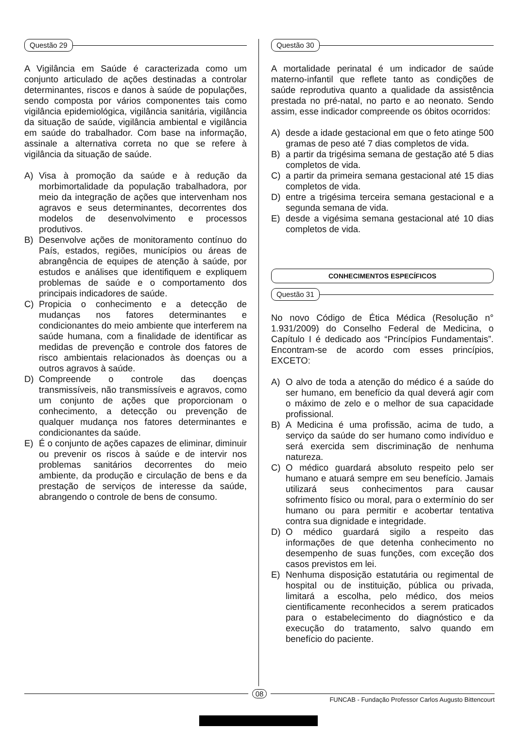Questão 29
A Vigilância em Saúde é caracterizada como um conjunto articulado de ações destinadas a controlar determinantes, riscos e danos à saúde de populações, sendo composta por vários componentes tais como vigilância epidemiológica, vigilância sanitária, vigilância da situação de saúde, vigilância ambiental e vigilância em saúde do trabalhador. Com base na informação, assinale a alternativa correta no que se refere à vigilância da situação de saúde.
A) Visa à promoção da saúde e à redução da morbimortalidade da população trabalhadora, por meio da integração de ações que intervenham nos agravos e seus determinantes, decorrentes dos modelos de desenvolvimento e processos produtivos.
B) Desenvolve ações de monitoramento contínuo do País, estados, regiões, municípios ou áreas de abrangência de equipes de atenção à saúde, por estudos e análises que identifiquem e expliquem problemas de saúde e o comportamento dos principais indicadores de saúde.
C) Propicia o conhecimento e a detecção de mudanças nos fatores determinantes e condicionantes do meio ambiente que interferem na saúde humana, com a finalidade de identificar as medidas de prevenção e controle dos fatores de risco ambientais relacionados às doenças ou a outros agravos à saúde.
D) Compreende o controle das doenças transmissíveis, não transmissíveis e agravos, como um conjunto de ações que proporcionam o conhecimento, a detecção ou prevenção de qualquer mudança nos fatores determinantes e condicionantes da saúde.
E) É o conjunto de ações capazes de eliminar, diminuir ou prevenir os riscos à saúde e de intervir nos problemas sanitários decorrentes do meio ambiente, da produção e circulação de bens e da prestação de serviços de interesse da saúde, abrangendo o controle de bens de consumo.
Questão 30
A mortalidade perinatal é um indicador de saúde materno-infantil que reflete tanto as condições de saúde reprodutiva quanto a qualidade da assistência prestada no pré-natal, no parto e ao neonato. Sendo assim, esse indicador compreende os óbitos ocorridos:
A) desde a idade gestacional em que o feto atinge 500 gramas de peso até 7 dias completos de vida.
B) a partir da trigésima semana de gestação até 5 dias completos de vida.
C) a partir da primeira semana gestacional até 15 dias completos de vida.
D) entre a trigésima terceira semana gestacional e a segunda semana de vida.
E) desde a vigésima semana gestacional até 10 dias completos de vida.
CONHECIMENTOS ESPECÍFICOS
Questão 31
No novo Código de Ética Médica (Resolução n° 1.931/2009) do Conselho Federal de Medicina, o Capítulo I é dedicado aos “Princípios Fundamentais”. Encontram-se de acordo com esses princípios, EXCETO:
A) O alvo de toda a atenção do médico é a saúde do ser humano, em benefício da qual deverá agir com o máximo de zelo e o melhor de sua capacidade profissional.
B) A Medicina é uma profissão, acima de tudo, a serviço da saúde do ser humano como indivíduo e será exercida sem discriminação de nenhuma natureza.
C) O médico guardará absoluto respeito pelo ser humano e atuará sempre em seu benefício. Jamais utilizará seus conhecimentos para causar sofrimento físico ou moral, para o extermínio do ser humano ou para permitir e acobertar tentativa contra sua dignidade e integridade.
D) O médico guardará sigilo a respeito das informações de que detenha conhecimento no desempenho de suas funções, com exceção dos casos previstos em lei.
E) Nenhuma disposição estatutária ou regimental de hospital ou de instituição, pública ou privada, limitará a escolha, pelo médico, dos meios cientificamente reconhecidos a serem praticados para o estabelecimento do diagnóstico e da execução do tratamento, salvo quando em benefício do paciente.
08
FUNCAB - Fundação Professor Carlos Augusto Bittencourt